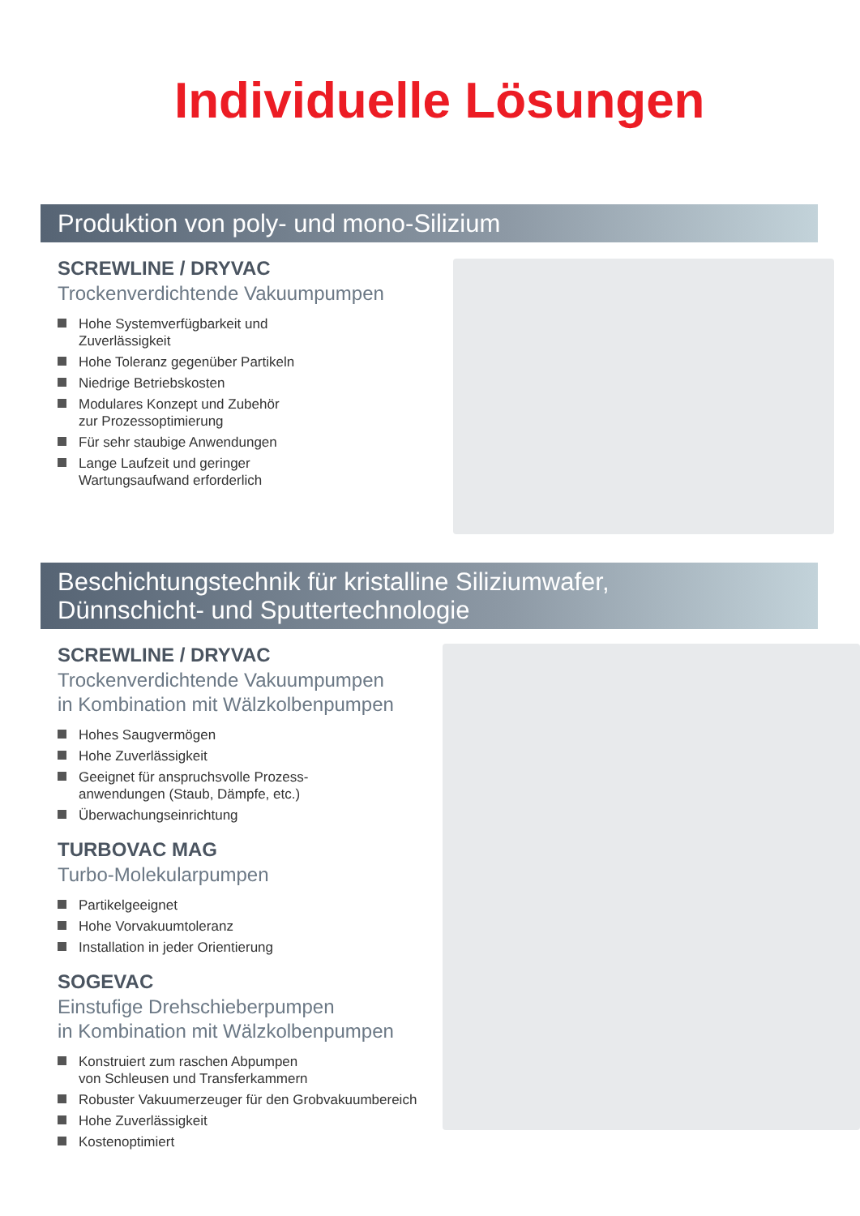Individuelle Lösungen
Produktion von poly- und mono-Silizium
SCREWLINE / DRYVAC
Trockenverdichtende Vakuumpumpen
Hohe Systemverfügbarkeit und
Zuverlässigkeit
Hohe Toleranz gegenüber Partikeln
Niedrige Betriebskosten
Modulares Konzept und Zubehör
zur Prozessoptimierung
Für sehr staubige Anwendungen
Lange Laufzeit und geringer
Wartungsaufwand erforderlich
Beschichtungstechnik für kristalline Siliziumwafer,
Dünnschicht- und Sputtertechnologie
SCREWLINE / DRYVAC
Trockenverdichtende Vakuumpumpen
in Kombination mit Wälzkolbenpumpen
Hohes Saugvermögen
Hohe Zuverlässigkeit
Geeignet für anspruchsvolle Prozess-
anwendungen (Staub, Dämpfe, etc.)
Überwachungseinrichtung
TURBOVAC MAG
Turbo-Molekularpumpen
Partikelgeeignet
Hohe Vorvakuumtoleranz
Installation in jeder Orientierung
SOGEVAC
Einstufige Drehschieberpumpen
in Kombination mit Wälzkolbenpumpen
Konstruiert zum raschen Abpumpen
von Schleusen und Transferkammern
Robuster Vakuumerzeuger für den Grobvakuumbereich
Hohe Zuverlässigkeit
Kostenoptimiert